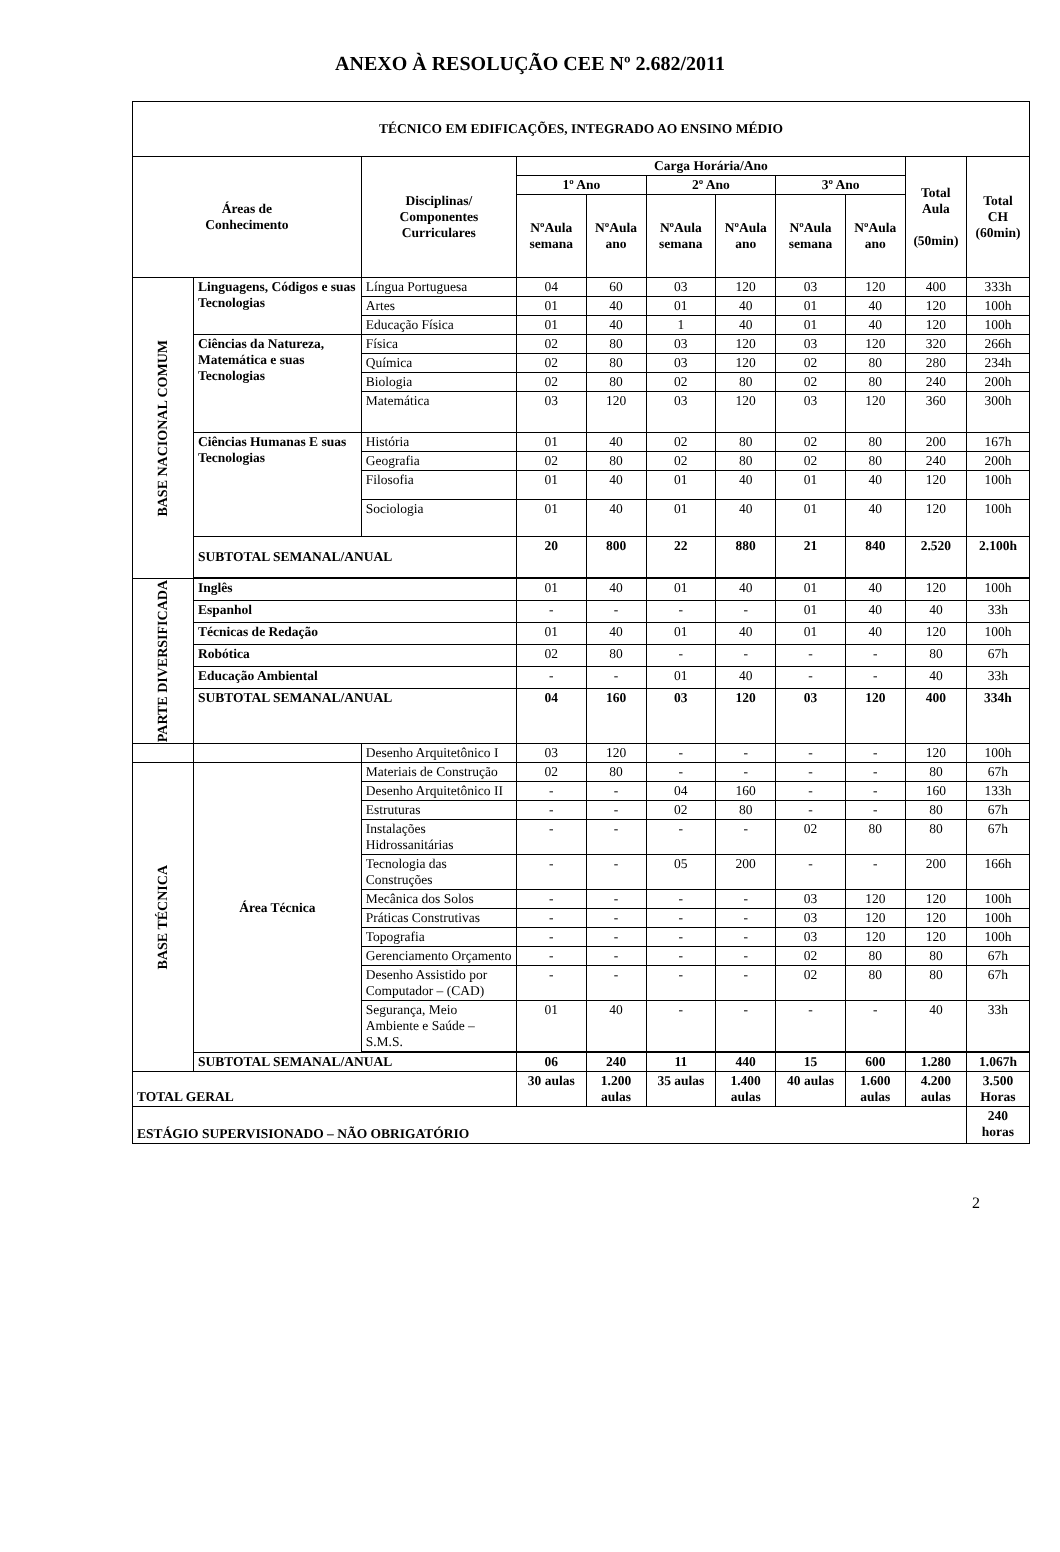ANEXO À RESOLUÇÃO CEE Nº 2.682/2011
| TÉCNICO EM EDIFICAÇÕES, INTEGRADO AO ENSINO MÉDIO | | | | | | | | | | |
| --- | --- | --- | --- | --- | --- | --- | --- | --- | --- | --- |
| Áreas de Conhecimento | | Disciplinas/ Componentes Curriculares | Carga Horária/Ano | | | | | | Total Aula (50min) | Total CH (60min) |
| | | | 1º Ano | | 2º Ano | | 3º Ano | | | |
| | | | NºAula semana | NºAula ano | NºAula semana | NºAula ano | NºAula semana | NºAula ano | | |
| BASE NACIONAL COMUM | Linguagens, Códigos e suas Tecnologias | Língua Portuguesa | 04 | 60 | 03 | 120 | 03 | 120 | 400 | 333h |
| | | Artes | 01 | 40 | 01 | 40 | 01 | 40 | 120 | 100h |
| | | Educação Física | 01 | 40 | 1 | 40 | 01 | 40 | 120 | 100h |
| | Ciências da Natureza, Matemática e suas Tecnologias | Física | 02 | 80 | 03 | 120 | 03 | 120 | 320 | 266h |
| | | Química | 02 | 80 | 03 | 120 | 02 | 80 | 280 | 234h |
| | | Biologia | 02 | 80 | 02 | 80 | 02 | 80 | 240 | 200h |
| | | Matemática | 03 | 120 | 03 | 120 | 03 | 120 | 360 | 300h |
| | Ciências Humanas E suas Tecnologias | História | 01 | 40 | 02 | 80 | 02 | 80 | 200 | 167h |
| | | Geografia | 02 | 80 | 02 | 80 | 02 | 80 | 240 | 200h |
| | | Filosofia | 01 | 40 | 01 | 40 | 01 | 40 | 120 | 100h |
| | | Sociologia | 01 | 40 | 01 | 40 | 01 | 40 | 120 | 100h |
| | SUBTOTAL SEMANAL/ANUAL | | 20 | 800 | 22 | 880 | 21 | 840 | 2.520 | 2.100h |
| PARTE DIVERSIFICADA | Inglês | | 01 | 40 | 01 | 40 | 01 | 40 | 120 | 100h |
| | Espanhol | | - | - | - | - | 01 | 40 | 40 | 33h |
| | Técnicas de Redação | | 01 | 40 | 01 | 40 | 01 | 40 | 120 | 100h |
| | Robótica | | 02 | 80 | - | - | - | - | 80 | 67h |
| | Educação Ambiental | | - | - | 01 | 40 | - | - | 40 | 33h |
| | SUBTOTAL SEMANAL/ANUAL | | 04 | 160 | 03 | 120 | 03 | 120 | 400 | 334h |
| | | Desenho Arquitetônico I | 03 | 120 | - | - | - | - | 120 | 100h |
| BASE TÉCNICA | Área Técnica | Materiais de Construção | 02 | 80 | - | - | - | - | 80 | 67h |
| | | Desenho Arquitetônico II | - | - | 04 | 160 | - | - | 160 | 133h |
| | | Estruturas | - | - | 02 | 80 | - | - | 80 | 67h |
| | | Instalações Hidrossanitárias | - | - | - | - | 02 | 80 | 80 | 67h |
| | | Tecnologia das Construções | - | - | 05 | 200 | - | - | 200 | 166h |
| | | Mecânica dos Solos | - | - | - | - | 03 | 120 | 120 | 100h |
| | | Práticas Construtivas | - | - | - | - | 03 | 120 | 120 | 100h |
| | | Topografia | - | - | - | - | 03 | 120 | 120 | 100h |
| | | Gerenciamento Orçamento | - | - | - | - | 02 | 80 | 80 | 67h |
| | | Desenho Assistido por Computador – (CAD) | - | - | - | - | 02 | 80 | 80 | 67h |
| | | Segurança, Meio Ambiente e Saúde – S.M.S. | 01 | 40 | - | - | - | - | 40 | 33h |
| | SUBTOTAL SEMANAL/ANUAL | | 06 | 240 | 11 | 440 | 15 | 600 | 1.280 | 1.067h |
| TOTAL GERAL | | | 30 aulas | 1.200 aulas | 35 aulas | 1.400 aulas | 40 aulas | 1.600 aulas | 4.200 aulas | 3.500 Horas |
| ESTÁGIO SUPERVISIONADO – NÃO OBRIGATÓRIO | | | | | | | | | | 240 horas |
2